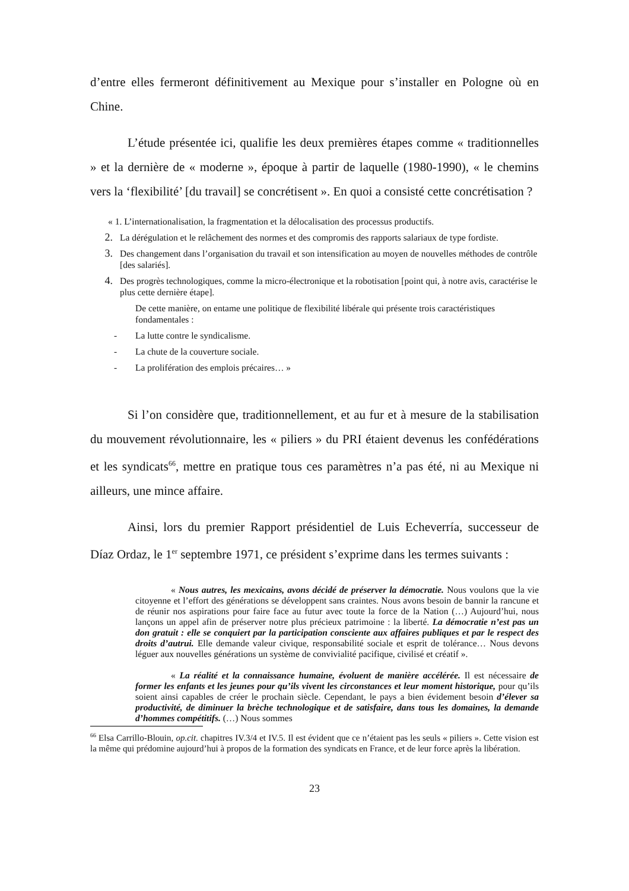d’entre elles fermeront définitivement au Mexique pour s’installer en Pologne où en Chine.
L’étude présentée ici, qualifie les deux premières étapes comme « traditionnelles » et la dernière de « moderne », époque à partir de laquelle (1980-1990), « le chemins vers la ‘flexibilité’ [du travail] se concrétisent ». En quoi a consisté cette concrétisation ?
« 1. L’internationalisation, la fragmentation et la délocalisation des processus productifs.
2. La dérégulation et le relâchement des normes et des compromis des rapports salariaux de type fordiste.
3. Des changement dans l’organisation du travail et son intensification au moyen de nouvelles méthodes de contrôle [des salariés].
4. Des progrès technologiques, comme la micro-électronique et la robotisation [point qui, à notre avis, caractérise le plus cette dernière étape].
De cette manière, on entame une politique de flexibilité libérale qui présente trois caractéristiques fondamentales :
- La lutte contre le syndicalisme.
- La chute de la couverture sociale.
- La prolifération des emplois précaires… »
Si l’on considère que, traditionnellement, et au fur et à mesure de la stabilisation du mouvement révolutionnaire, les « piliers » du PRI étaient devenus les confédérations et les syndicats<sup>66</sup>, mettre en pratique tous ces paramètres n’a pas été, ni au Mexique ni ailleurs, une mince affaire.
Ainsi, lors du premier Rapport présidentiel de Luis Echeverría, successeur de Díaz Ordaz, le 1<sup>er</sup> septembre 1971, ce président s’exprime dans les termes suivants :
« Nous autres, les mexicains, avons décidé de préserver la démocratie. Nous voulons que la vie citoyenne et l’effort des générations se développent sans craintes. Nous avons besoin de bannir la rancune et de réunir nos aspirations pour faire face au futur avec toute la force de la Nation (…) Aujourd’hui, nous lançons un appel afin de préserver notre plus précieux patrimoine : la liberté. La démocratie n’est pas un don gratuit : elle se conquiert par la participation consciente aux affaires publiques et par le respect des droits d’autrui. Elle demande valeur civique, responsabilité sociale et esprit de tolérance… Nous devons léguer aux nouvelles générations un système de convivialité pacifique, civilisé et créatif ».
« La réalité et la connaissance humaine, évoluent de manière accélérée. Il est nécessaire de former les enfants et les jeunes pour qu’ils vivent les circonstances et leur moment historique, pour qu’ils soient ainsi capables de créer le prochain siècle. Cependant, le pays a bien évidement besoin d’élever sa productivité, de diminuer la brèche technologique et de satisfaire, dans tous les domaines, la demande d’hommes compétitifs. (…) Nous sommes
<sup>66</sup> Elsa Carrillo-Blouin, op.cit. chapitres IV.3/4 et IV.5. Il est évident que ce n’étaient pas les seuls « piliers ». Cette vision est la même qui prédomine aujourd’hui à propos de la formation des syndicats en France, et de leur force après la libération.
23